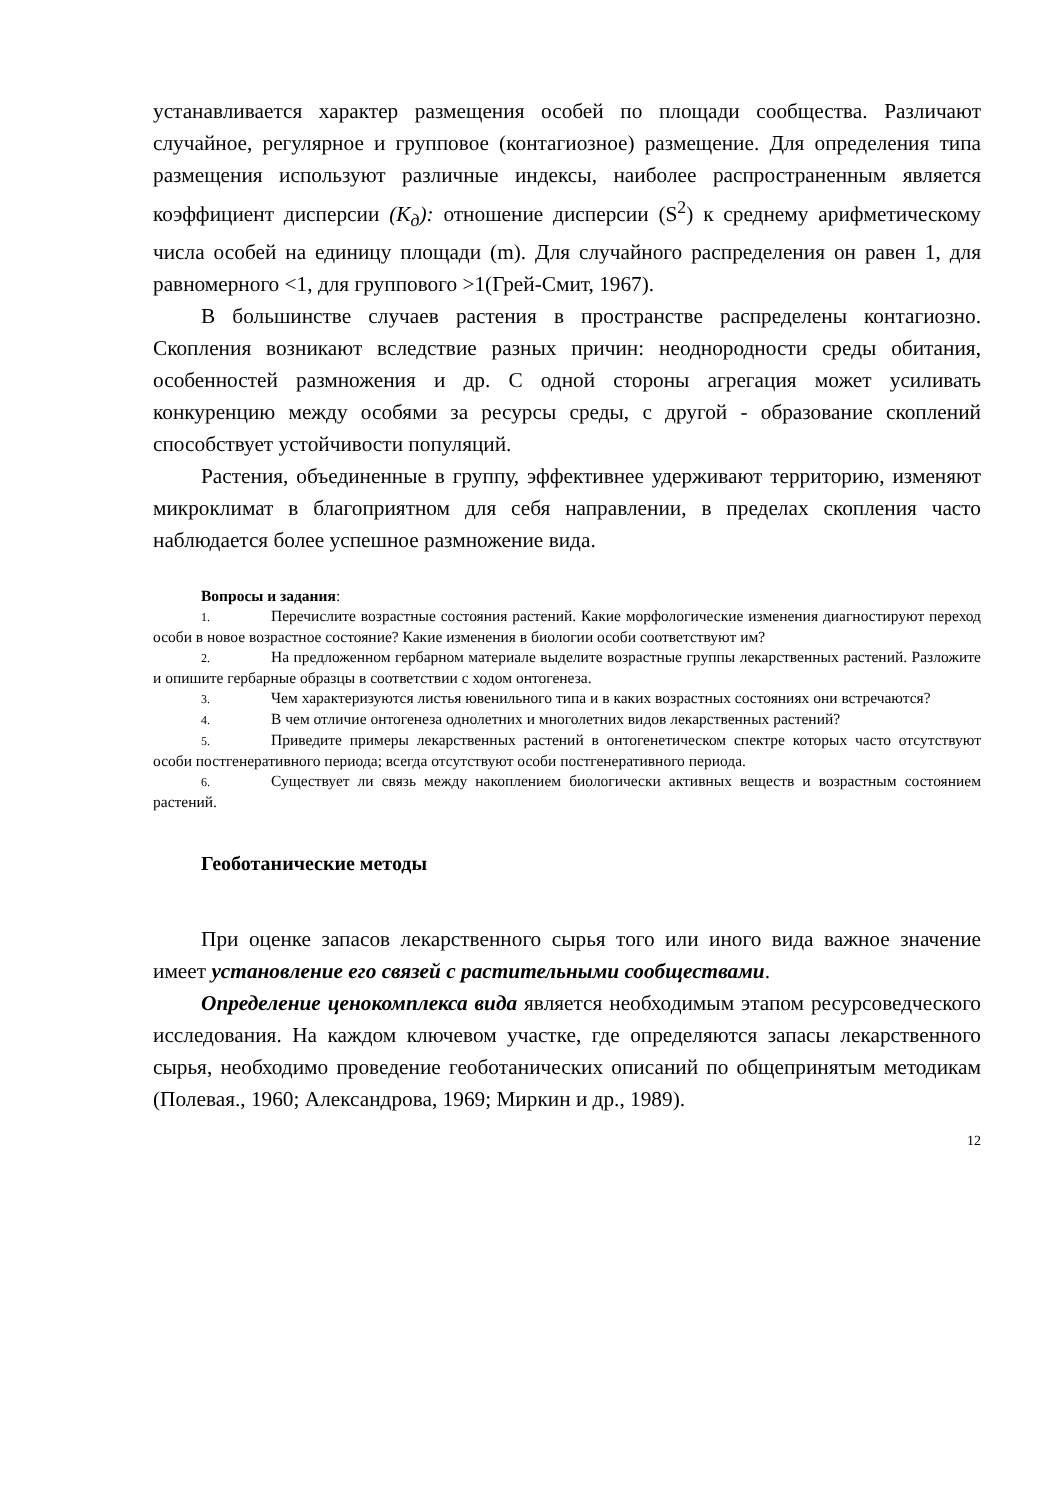устанавливается характер размещения особей по площади сообщества. Различают случайное, регулярное и групповое (контагиозное) размещение. Для определения типа размещения используют различные индексы, наиболее распространенным является коэффициент дисперсии (К<sub>д</sub>): отношение дисперсии (S<sup>2</sup>) к среднему арифметическому числа особей на единицу площади (m). Для случайного распределения он равен 1, для равномерного <1, для группового >1(Грей-Смит, 1967).
В большинстве случаев растения в пространстве распределены контагиозно. Скопления возникают вследствие разных причин: неоднородности среды обитания, особенностей размножения и др. С одной стороны агрегация может усиливать конкуренцию между особями за ресурсы среды, с другой - образование скоплений способствует устойчивости популяций.
Растения, объединенные в группу, эффективнее удерживают территорию, изменяют микроклимат в благоприятном для себя направлении, в пределах скопления часто наблюдается более успешное размножение вида.
Вопросы и задания:
1. Перечислите возрастные состояния растений. Какие морфологические изменения диагностируют переход особи в новое возрастное состояние? Какие изменения в биологии особи соответствуют им?
2. На предложенном гербарном материале выделите возрастные группы лекарственных растений. Разложите и опишите гербарные образцы в соответствии с ходом онтогенеза.
3. Чем характеризуются листья ювенильного типа и в каких возрастных состояниях они встречаются?
4. В чем отличие онтогенеза однолетних и многолетних видов лекарственных растений?
5. Приведите примеры лекарственных растений в онтогенетическом спектре которых часто отсутствуют особи постгенеративного периода; всегда отсутствуют особи постгенеративного периода.
6. Существует ли связь между накоплением биологически активных веществ и возрастным состоянием растений.
Геоботанические методы
При оценке запасов лекарственного сырья того или иного вида важное значение имеет установление его связей с растительными сообществами.
Определение ценокомплекса вида является необходимым этапом ресурсоведческого исследования. На каждом ключевом участке, где определяются запасы лекарственного сырья, необходимо проведение геоботанических описаний по общепринятым методикам (Полевая., 1960; Александрова, 1969; Миркин и др., 1989).
12